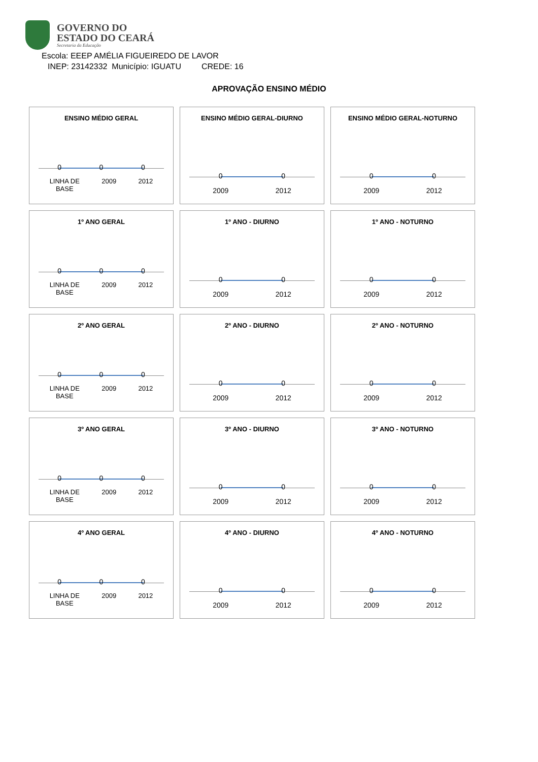GOVERNO DO
ESTADO DO CEARÁ
Secretaria da Educação
Escola: EEEP AMÉLIA FIGUEIREDO DE LAVOR
INEP: 23142332 Município: IGUATU CREDE: 16
APROVAÇÃO ENSINO MÉDIO
ENSINO MÉDIO GERAL
0 0 0
LINHA DE
BASE 2009 2012
ENSINO MÉDIO GERAL-DIURNO
0 0
2009 2012
ENSINO MÉDIO GERAL-NOTURNO
0 0
2009 2012
1º ANO GERAL
0 0 0
LINHA DE
BASE 2009 2012
1º ANO - DIURNO
0 0
2009 2012
1º ANO - NOTURNO
0 0
2009 2012
2º ANO GERAL
0 0 0
LINHA DE
BASE 2009 2012
2º ANO - DIURNO
0 0
2009 2012
2º ANO - NOTURNO
0 0
2009 2012
3º ANO GERAL
0 0 0
LINHA DE
BASE 2009 2012
3º ANO - DIURNO
0 0
2009 2012
3º ANO - NOTURNO
0 0
2009 2012
4º ANO GERAL
0 0 0
LINHA DE
BASE 2009 2012
4º ANO - DIURNO
0 0
2009 2012
4º ANO - NOTURNO
0 0
2009 2012